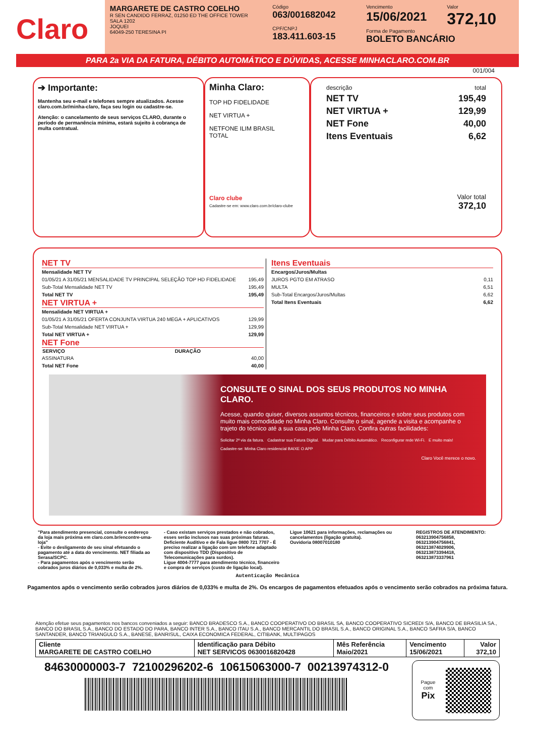Claro
MARGARETE DE CASTRO COELHO
R SEN CANDIDO FERRAZ, 01250 ED THE OFFICE TOWER
SALA 1202
JOQUEI
64049-250 TERESINA PI
Código
063/001682042
CPF/CNPJ
183.411.603-15
Vencimento
15/06/2021
Valor
372,10
Forma de Pagamento
BOLETO BANCÁRIO
PARA 2a VIA DA FATURA, DÉBITO AUTOMÁTICO E DÚVIDAS, ACESSE MINHACLARO.COM.BR
001/004
➔ Importante:
Mantenha seu e-mail e telefones sempre atualizados. Acesse claro.com.br/minha-claro, faça seu login ou cadastre-se.
Atenção: o cancelamento de seus serviços CLARO, durante o período de permanência mínima, estará sujeito à cobrança de multa contratual.
Minha Claro:
TOP HD FIDELIDADE
NET VIRTUA +
NETFONE ILIM BRASIL
TOTAL
Claro clube
Cadastre-se em: www.claro.com.br/claro-clube
| descrição | total |
| NET TV | 195,49 |
| NET VIRTUA + | 129,99 |
| NET Fone | 40,00 |
| Itens Eventuais | 6,62 |
Valor total
372,10
NET TV
| Mensalidade NET TV | |
| 01/05/21 A 31/05/21 MENSALIDADE TV PRINCIPAL SELEÇÃO TOP HD FIDELIDADE | 195,49 |
| Sub-Total Mensalidade NET TV | 195,49 |
| Total NET TV | 195,49 |
NET VIRTUA +
| Mensalidade NET VIRTUA + | |
| 01/05/21 A 31/05/21 OFERTA CONJUNTA VIRTUA 240 MEGA + APLICATIVOS | 129,99 |
| Sub-Total Mensalidade NET VIRTUA + | 129,99 |
| Total NET VIRTUA + | 129,99 |
NET Fone
| SERVIÇO | DURAÇÃO | |
| --- | --- | --- |
| ASSINATURA | | 40,00 |
| Total NET Fone | | 40,00 |
Itens Eventuais
| Encargos/Juros/Multas | |
| JUROS PGTO EM ATRASO | 0,11 |
| MULTA | 6,51 |
| Sub-Total Encargos/Juros/Multas | 6,62 |
| Total Itens Eventuais | 6,62 |
CONSULTE O SINAL DOS SEUS PRODUTOS NO MINHA CLARO.
Acesse, quando quiser, diversos assuntos técnicos, financeiros e sobre seus produtos com muito mais comodidade no Minha Claro. Consulte o sinal, agende a visita e acompanhe o trajeto do técnico até a sua casa pelo Minha Claro. Confira outras facilidades:
Solicitar 2ª via da fatura. Cadastrar sua Fatura Digital. Mudar para Débito Automático. Reconfigurar rede Wi-Fi. E muito mais!
Cadastre-se: Minha Claro residencial BAIXE O APP
Claro Você merece o novo.
"Para atendimento presencial, consulte o endereço da loja mais próxima em claro.com.br/encontre-uma-loja"
- Evite o desligamento de seu sinal efetuando o pagamento até a data do vencimento. NET filiada ao Serasa/SCPC.
- Para pagamentos após o vencimento serão cobrados juros diários de 0,033% e multa de 2%.
- Caso existam serviços prestados e não cobrados, esses serão inclusos nas suas próximas faturas.
Deficiente Auditivo e de Fala ligue 0800 721 7707 - É preciso realizar a ligação com um telefone adaptado com dispositivo TDD (Dispositivo de Telecomunicações para surdos).
Ligue 4004-7777 para atendimento técnico, financeiro e compra de serviços (custo de ligação local).
Ligue 10621 para informações, reclamações ou cancelamentos (ligação gratuita).
Ouvidoria 08007010180
REGISTROS DE ATENDIMENTO:
063213904756858,
063213904756841,
063213874029906,
063213873394418,
063213873337961
Autenticação Mecânica
Pagamentos após o vencimento serão cobrados juros diários de 0,033% e multa de 2%. Os encargos de pagamentos efetuados após o vencimento serão cobrados na próxima fatura.
Atenção efetue seus pagamentos nos bancos conveniados a seguir: BANCO BRADESCO S.A., BANCO COOPERATIVO DO BRASIL SA, BANCO COOPERATIVO SICREDI S/A, BANCO DE BRASILIA SA., BANCO DO BRASIL S.A., BANCO DO ESTADO DO PARA, BANCO INTER S.A., BANCO ITAU S.A., BANCO MERCANTIL DO BRASIL S.A., BANCO ORIGINAL S.A., BANCO SAFRA S/A, BANCO SANTANDER, BANCO TRIANGULO S.A., BANESE, BANRISUL, CAIXA ECONOMICA FEDERAL, CITIBANK, MULTIPAGOS
| Cliente MARGARETE DE CASTRO COELHO | Identificação para Débito NET SERVICOS 0630016820428 | Mês Referência Maio/2021 | Vencimento 15/06/2021 | Valor 372,10 |
84630000003-7 72100296202-6 10615063000-7 00213974312-0
Pague
com
Pix